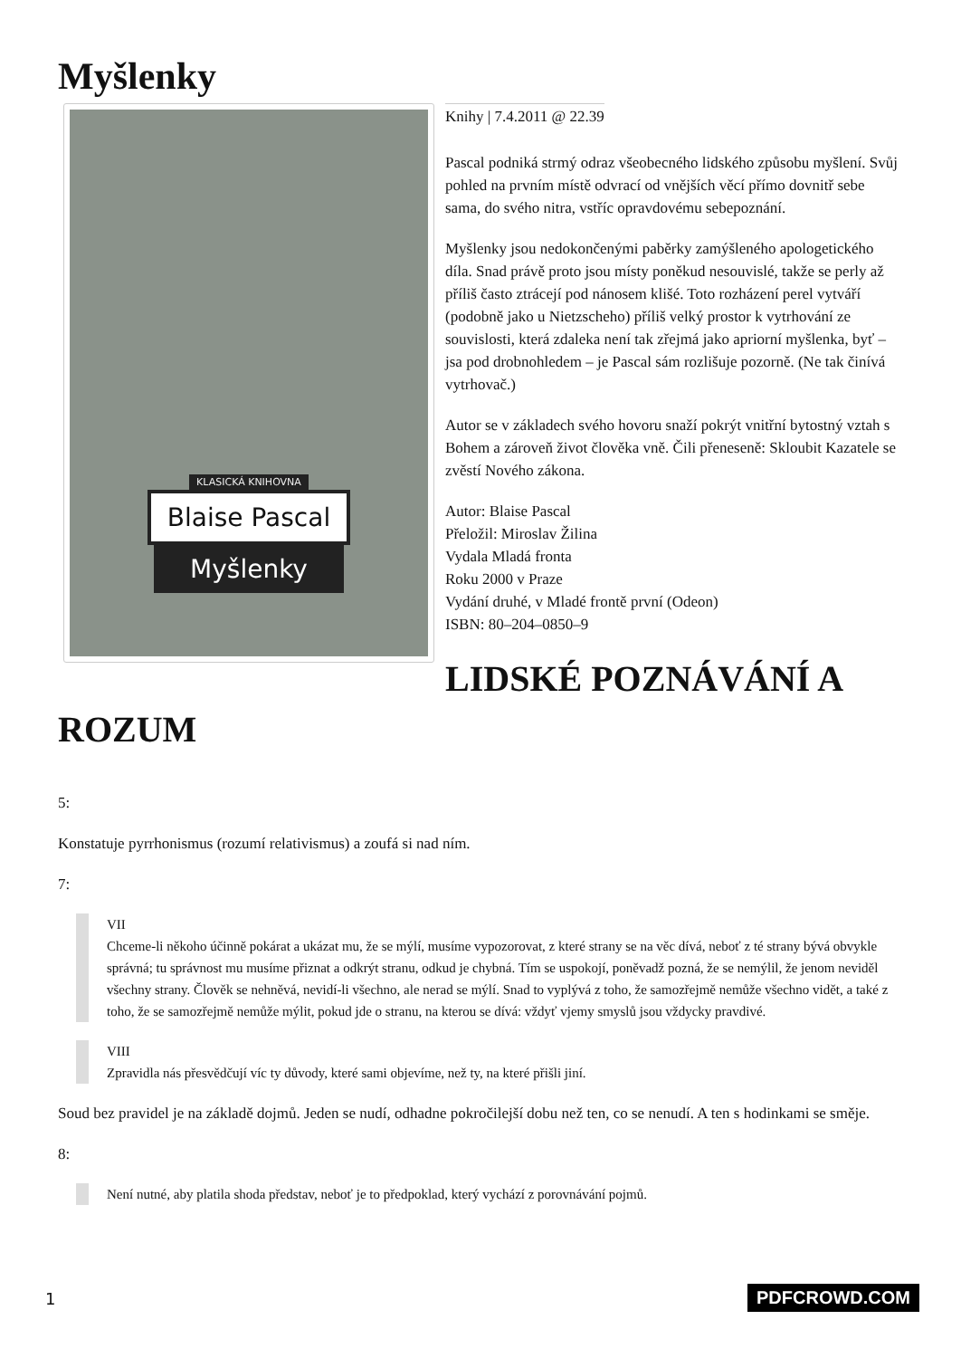Myšlenky
Knihy | 7.4.2011 @ 22.39
KLASICKÁ KNIHOVNA
Blaise Pascal
Myšlenky
Pascal podniká strmý odraz všeobecného lidského způsobu myšlení. Svůj pohled na prvním místě odvrací od vnějších věcí přímo dovnitř sebe sama, do svého nitra, vstříc opravdovému sebepoznání.
Myšlenky jsou nedokončenými paběrky zamýšleného apologetického díla. Snad právě proto jsou místy poněkud nesouvislé, takže se perly až příliš často ztrácejí pod nánosem klišé. Toto rozházení perel vytváří (podobně jako u Nietzscheho) příliš velký prostor k vytrhování ze souvislosti, která zdaleka není tak zřejmá jako apriorní myšlenka, byť – jsa pod drobnohledem – je Pascal sám rozlišuje pozorně. (Ne tak činívá vytrhovač.)
Autor se v základech svého hovoru snaží pokrýt vnitřní bytostný vztah s Bohem a zároveň život člověka vně. Čili přeneseně: Skloubit Kazatele se zvěstí Nového zákona.
Autor: Blaise Pascal
Přeložil: Miroslav Žilina
Vydala Mladá fronta
Roku 2000 v Praze
Vydání druhé, v Mladé frontě první (Odeon)
ISBN: 80–204–0850–9
LIDSKÉ POZNÁVÁNÍ A ROZUM
5:
Konstatuje pyrrhonismus (rozumí relativismus) a zoufá si nad ním.
7:
VII
Chceme-li někoho účinně pokárat a ukázat mu, že se mýlí, musíme vypozorovat, z které strany se na věc dívá, neboť z té strany bývá obvykle správná; tu správnost mu musíme přiznat a odkrýt stranu, odkud je chybná. Tím se uspokojí, poněvadž pozná, že se nemýlil, že jenom neviděl všechny strany. Člověk se nehněvá, nevidí-li všechno, ale nerad se mýlí. Snad to vyplývá z toho, že samozřejmě nemůže všechno vidět, a také z toho, že se samozřejmě nemůže mýlit, pokud jde o stranu, na kterou se dívá: vždyť vjemy smyslů jsou vždycky pravdivé.
VIII
Zpravidla nás přesvědčují víc ty důvody, které sami objevíme, než ty, na které přišli jiní.
Soud bez pravidel je na základě dojmů. Jeden se nudí, odhadne pokročilejší dobu než ten, co se nenudí. A ten s hodinkami se směje.
8:
Není nutné, aby platila shoda představ, neboť je to předpoklad, který vychází z porovnávání pojmů.
1 PDFCROWD.COM